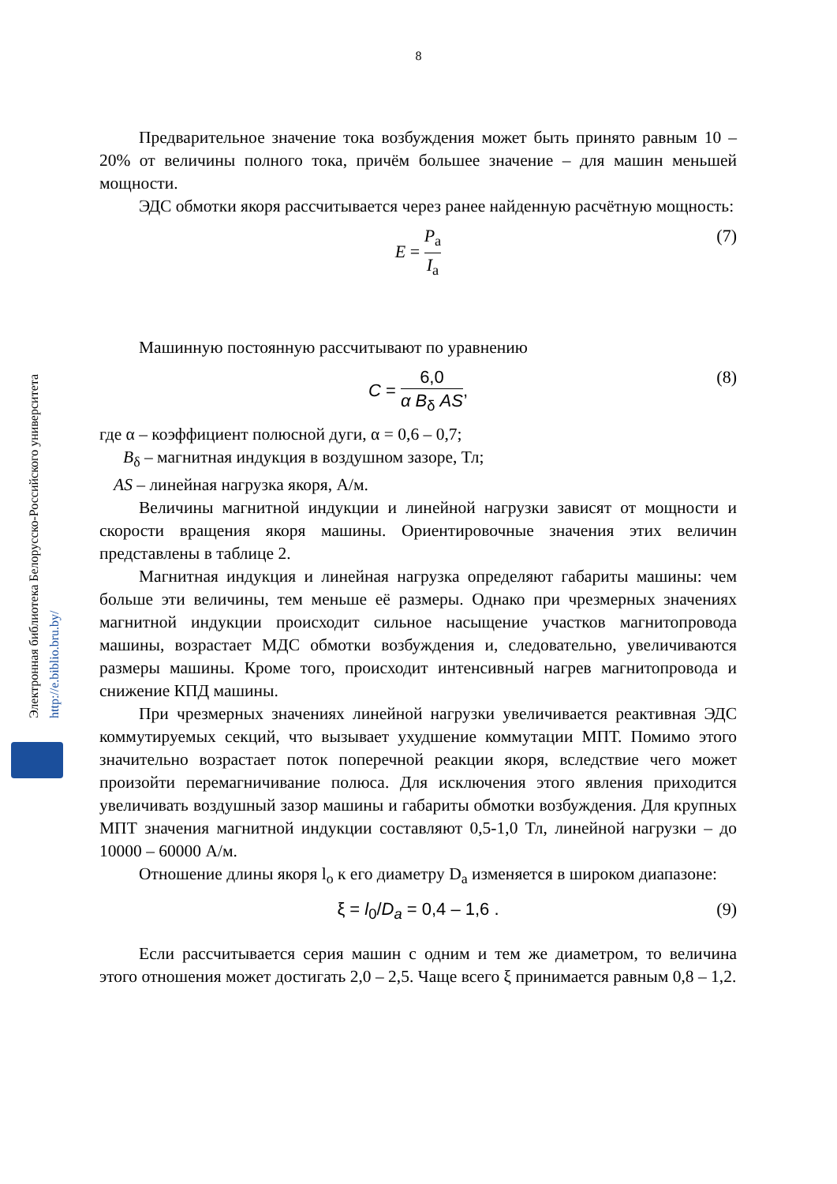8
Электронная библиотека Белорусско-Российского университета http://e.biblio.bru.by/
Предварительное значение тока возбуждения может быть принято равным 10 – 20% от величины полного тока, причём большее значение – для машин меньшей мощности.
ЭДС обмотки якоря рассчитывается через ранее найденную расчётную мощность:
E = P<sub>a</sub> I<sub>a</sub> (7)
Машинную постоянную рассчитывают по уравнению
C = 6,0 α B<sub>δ</sub> AS, (8)
где α – коэффициент полюсной дуги, α = 0,6 – 0,7;
B<sub>δ</sub> – магнитная индукция в воздушном зазоре, Тл;
AS – линейная нагрузка якоря, А/м.
Величины магнитной индукции и линейной нагрузки зависят от мощности и скорости вращения якоря машины. Ориентировочные значения этих величин представлены в таблице 2.
Магнитная индукция и линейная нагрузка определяют габариты машины: чем больше эти величины, тем меньше её размеры. Однако при чрезмерных значениях магнитной индукции происходит сильное насыщение участков магнитопровода машины, возрастает МДС обмотки возбуждения и, следовательно, увеличиваются размеры машины. Кроме того, происходит интенсивный нагрев магнитопровода и снижение КПД машины.
При чрезмерных значениях линейной нагрузки увеличивается реактивная ЭДС коммутируемых секций, что вызывает ухудшение коммутации МПТ. Помимо этого значительно возрастает поток поперечной реакции якоря, вследствие чего может произойти перемагничивание полюса. Для исключения этого явления приходится увеличивать воздушный зазор машины и габариты обмотки возбуждения. Для крупных МПТ значения магнитной индукции составляют 0,5-1,0 Тл, линейной нагрузки – до 10000 – 60000 А/м.
Отношение длины якоря l<sub>o</sub> к его диаметру D<sub>a</sub> изменяется в широком диапазоне:
ξ = l<sub>0</sub>/D<sub>a</sub> = 0,4 – 1,6 . (9)
Если рассчитывается серия машин с одним и тем же диаметром, то величина этого отношения может достигать 2,0 – 2,5. Чаще всего ξ принимается равным 0,8 – 1,2.